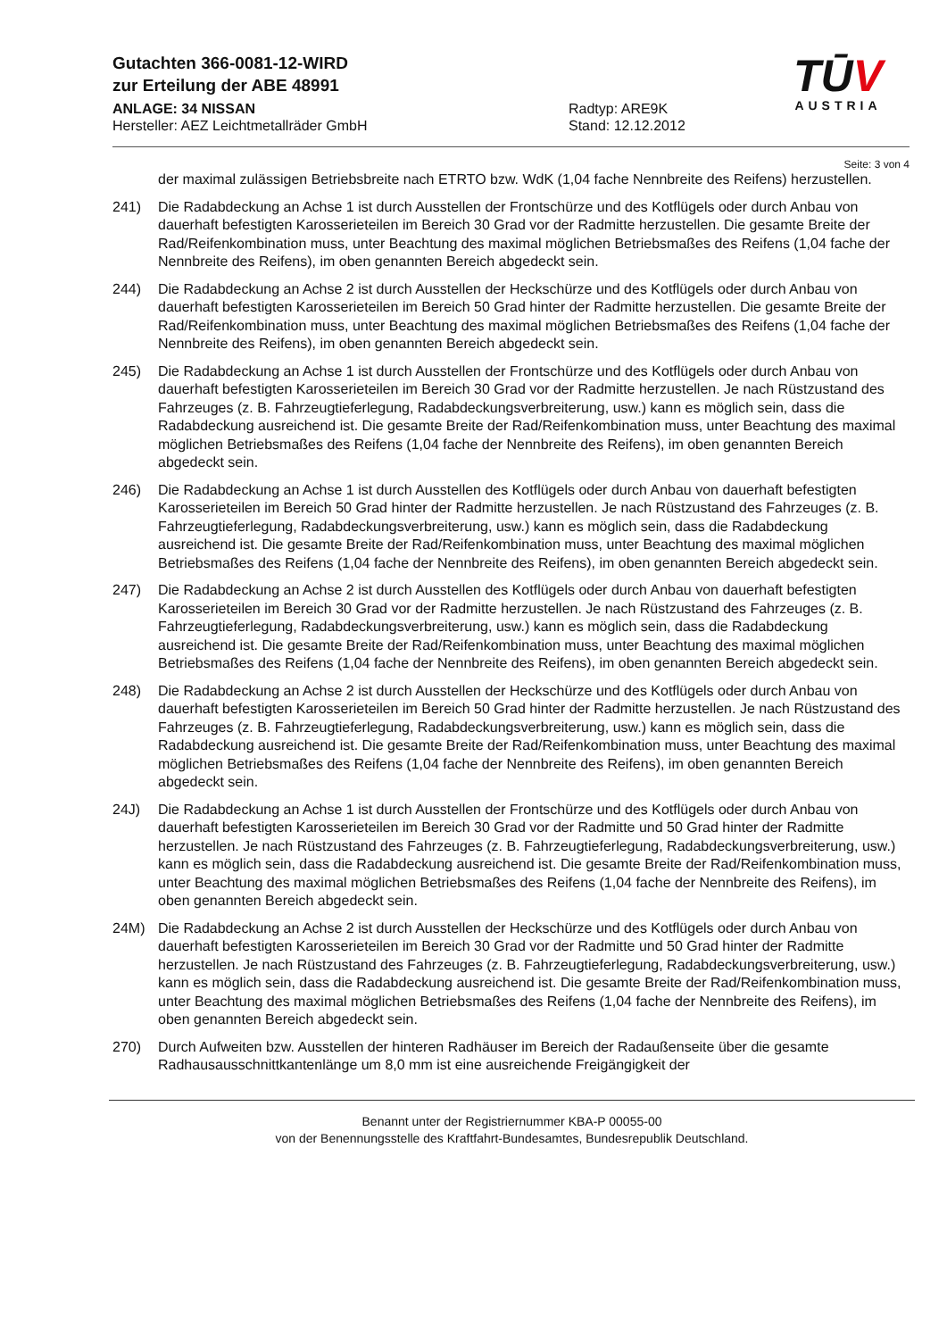TŪV
AUSTRIA
Gutachten 366-0081-12-WIRD
zur Erteilung der ABE 48991
ANLAGE: 34 NISSAN
Hersteller: AEZ Leichtmetallräder GmbH
Radtyp: ARE9K
Stand: 12.12.2012
Seite: 3 von 4
der maximal zulässigen Betriebsbreite nach ETRTO bzw. WdK (1,04 fache Nennbreite des Reifens) herzustellen.
241) Die Radabdeckung an Achse 1 ist durch Ausstellen der Frontschürze und des Kotflügels oder durch Anbau von dauerhaft befestigten Karosserieteilen im Bereich 30 Grad vor der Radmitte herzustellen. Die gesamte Breite der Rad/Reifenkombination muss, unter Beachtung des maximal möglichen Betriebsmaßes des Reifens (1,04 fache der Nennbreite des Reifens), im oben genannten Bereich abgedeckt sein.
244) Die Radabdeckung an Achse 2 ist durch Ausstellen der Heckschürze und des Kotflügels oder durch Anbau von dauerhaft befestigten Karosserieteilen im Bereich 50 Grad hinter der Radmitte herzustellen. Die gesamte Breite der Rad/Reifenkombination muss, unter Beachtung des maximal möglichen Betriebsmaßes des Reifens (1,04 fache der Nennbreite des Reifens), im oben genannten Bereich abgedeckt sein.
245) Die Radabdeckung an Achse 1 ist durch Ausstellen der Frontschürze und des Kotflügels oder durch Anbau von dauerhaft befestigten Karosserieteilen im Bereich 30 Grad vor der Radmitte herzustellen. Je nach Rüstzustand des Fahrzeuges (z. B. Fahrzeugtieferlegung, Radabdeckungsverbreiterung, usw.) kann es möglich sein, dass die Radabdeckung ausreichend ist. Die gesamte Breite der Rad/Reifenkombination muss, unter Beachtung des maximal möglichen Betriebsmaßes des Reifens (1,04 fache der Nennbreite des Reifens), im oben genannten Bereich abgedeckt sein.
246) Die Radabdeckung an Achse 1 ist durch Ausstellen des Kotflügels oder durch Anbau von dauerhaft befestigten Karosserieteilen im Bereich 50 Grad hinter der Radmitte herzustellen. Je nach Rüstzustand des Fahrzeuges (z. B. Fahrzeugtieferlegung, Radabdeckungsverbreiterung, usw.) kann es möglich sein, dass die Radabdeckung ausreichend ist. Die gesamte Breite der Rad/Reifenkombination muss, unter Beachtung des maximal möglichen Betriebsmaßes des Reifens (1,04 fache der Nennbreite des Reifens), im oben genannten Bereich abgedeckt sein.
247) Die Radabdeckung an Achse 2 ist durch Ausstellen des Kotflügels oder durch Anbau von dauerhaft befestigten Karosserieteilen im Bereich 30 Grad vor der Radmitte herzustellen. Je nach Rüstzustand des Fahrzeuges (z. B. Fahrzeugtieferlegung, Radabdeckungsverbreiterung, usw.) kann es möglich sein, dass die Radabdeckung ausreichend ist. Die gesamte Breite der Rad/Reifenkombination muss, unter Beachtung des maximal möglichen Betriebsmaßes des Reifens (1,04 fache der Nennbreite des Reifens), im oben genannten Bereich abgedeckt sein.
248) Die Radabdeckung an Achse 2 ist durch Ausstellen der Heckschürze und des Kotflügels oder durch Anbau von dauerhaft befestigten Karosserieteilen im Bereich 50 Grad hinter der Radmitte herzustellen. Je nach Rüstzustand des Fahrzeuges (z. B. Fahrzeugtieferlegung, Radabdeckungsverbreiterung, usw.) kann es möglich sein, dass die Radabdeckung ausreichend ist. Die gesamte Breite der Rad/Reifenkombination muss, unter Beachtung des maximal möglichen Betriebsmaßes des Reifens (1,04 fache der Nennbreite des Reifens), im oben genannten Bereich abgedeckt sein.
24J) Die Radabdeckung an Achse 1 ist durch Ausstellen der Frontschürze und des Kotflügels oder durch Anbau von dauerhaft befestigten Karosserieteilen im Bereich 30 Grad vor der Radmitte und 50 Grad hinter der Radmitte herzustellen. Je nach Rüstzustand des Fahrzeuges (z. B. Fahrzeugtieferlegung, Radabdeckungsverbreiterung, usw.) kann es möglich sein, dass die Radabdeckung ausreichend ist. Die gesamte Breite der Rad/Reifenkombination muss, unter Beachtung des maximal möglichen Betriebsmaßes des Reifens (1,04 fache der Nennbreite des Reifens), im oben genannten Bereich abgedeckt sein.
24M) Die Radabdeckung an Achse 2 ist durch Ausstellen der Heckschürze und des Kotflügels oder durch Anbau von dauerhaft befestigten Karosserieteilen im Bereich 30 Grad vor der Radmitte und 50 Grad hinter der Radmitte herzustellen. Je nach Rüstzustand des Fahrzeuges (z. B. Fahrzeugtieferlegung, Radabdeckungsverbreiterung, usw.) kann es möglich sein, dass die Radabdeckung ausreichend ist. Die gesamte Breite der Rad/Reifenkombination muss, unter Beachtung des maximal möglichen Betriebsmaßes des Reifens (1,04 fache der Nennbreite des Reifens), im oben genannten Bereich abgedeckt sein.
270) Durch Aufweiten bzw. Ausstellen der hinteren Radhäuser im Bereich der Radaußenseite über die gesamte Radhausausschnittkantenlänge um 8,0 mm ist eine ausreichende Freigängigkeit der
Benannt unter der Registriernummer KBA-P 00055-00
von der Benennungsstelle des Kraftfahrt-Bundesamtes, Bundesrepublik Deutschland.